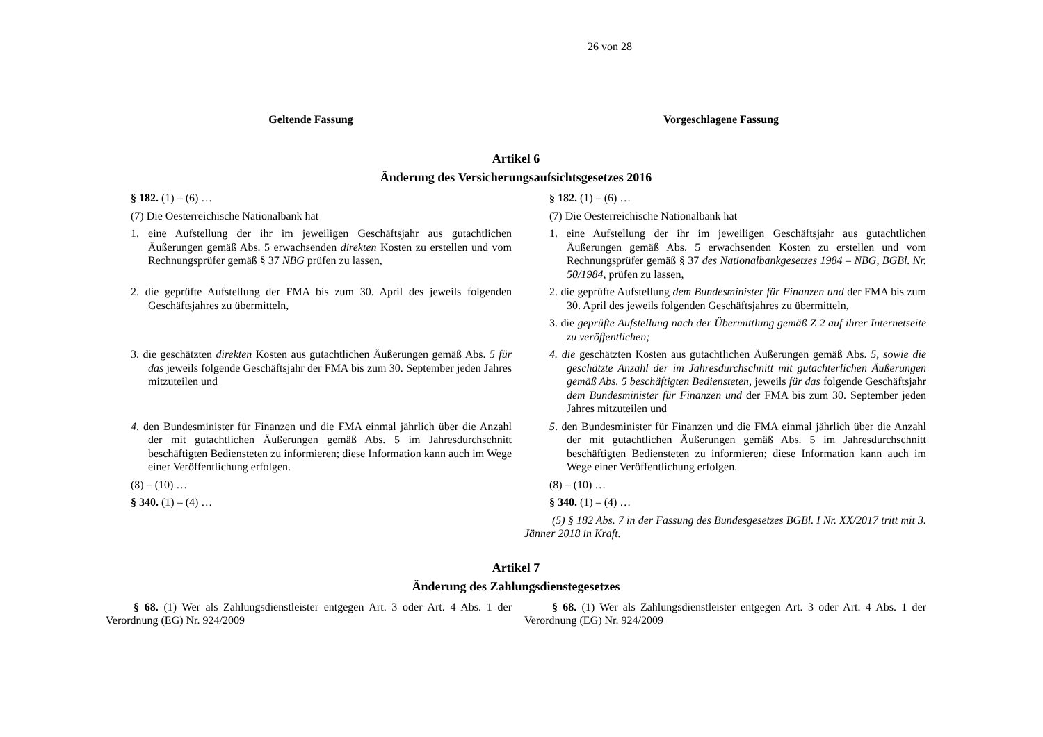26 von 28
| Geltende Fassung | Vorgeschlagene Fassung |
| --- | --- |
| Artikel 6 Änderung des Versicherungsaufsichtsgesetzes 2016 | |
| § 182. (1) – (6) … (7) Die Oesterreichische Nationalbank hat | § 182. (1) – (6) … (7) Die Oesterreichische Nationalbank hat |
| 1. eine Aufstellung der ihr im jeweiligen Geschäftsjahr aus gutachtlichen Äußerungen gemäß Abs. 5 erwachsenden direkten Kosten zu erstellen und vom Rechnungsprüfer gemäß § 37 NBG prüfen zu lassen, | 1. eine Aufstellung der ihr im jeweiligen Geschäftsjahr aus gutachtlichen Äußerungen gemäß Abs. 5 erwachsenden Kosten zu erstellen und vom Rechnungsprüfer gemäß § 37 des Nationalbankgesetzes 1984 – NBG, BGBl. Nr. 50/1984, prüfen zu lassen, |
| 2. die geprüfte Aufstellung der FMA bis zum 30. April des jeweils folgenden Geschäftsjahres zu übermitteln, | 2. die geprüfte Aufstellung dem Bundesminister für Finanzen und der FMA bis zum 30. April des jeweils folgenden Geschäftsjahres zu übermitteln, 3. die geprüfte Aufstellung nach der Übermittlung gemäß Z 2 auf ihrer Internetseite zu veröffentlichen; |
| 3. die geschätzten direkten Kosten aus gutachtlichen Äußerungen gemäß Abs. 5 für das jeweils folgende Geschäftsjahr der FMA bis zum 30. September jeden Jahres mitzuteilen und | 4. die geschätzten Kosten aus gutachtlichen Äußerungen gemäß Abs. 5, sowie die geschätzte Anzahl der im Jahresdurchschnitt mit gutachterlichen Äußerungen gemäß Abs. 5 beschäftigten Bediensteten, jeweils für das folgende Geschäftsjahr dem Bundesminister für Finanzen und der FMA bis zum 30. September jeden Jahres mitzuteilen und |
| 4 . den Bundesminister für Finanzen und die FMA einmal jährlich über die Anzahl der mit gutachtlichen Äußerungen gemäß Abs. 5 im Jahresdurchschnitt beschäftigten Bediensteten zu informieren; diese Information kann auch im Wege einer Veröffentlichung erfolgen. | 5 . den Bundesminister für Finanzen und die FMA einmal jährlich über die Anzahl der mit gutachtlichen Äußerungen gemäß Abs. 5 im Jahresdurchschnitt beschäftigten Bediensteten zu informieren; diese Information kann auch im Wege einer Veröffentlichung erfolgen. |
| (8) – (10) … § 340. (1) – (4) … | (8) – (10) … § 340. (1) – (4) … (5) § 182 Abs. 7 in der Fassung des Bundesgesetzes BGBl. I Nr. XX/2017 tritt mit 3. Jänner 2018 in Kraft. |
| Artikel 7 Änderung des Zahlungsdienstegesetzes | |
| § 68. (1) Wer als Zahlungsdienstleister entgegen Art. 3 oder Art. 4 Abs. 1 der Verordnung (EG) Nr. 924/2009 | § 68. (1) Wer als Zahlungsdienstleister entgegen Art. 3 oder Art. 4 Abs. 1 der Verordnung (EG) Nr. 924/2009 |